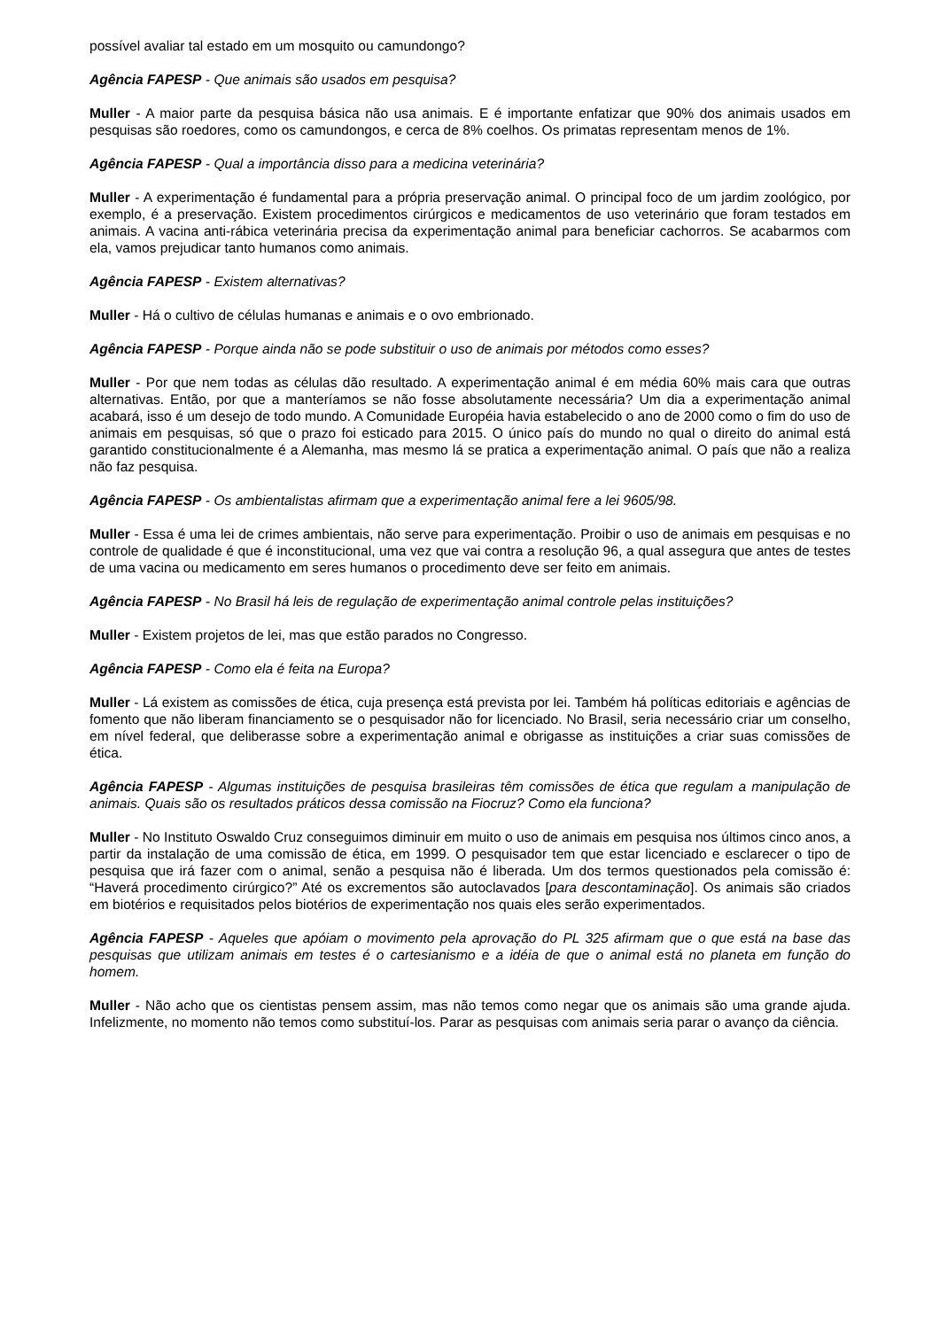possível avaliar tal estado em um mosquito ou camundongo?
Agência FAPESP - Que animais são usados em pesquisa?
Muller - A maior parte da pesquisa básica não usa animais. E é importante enfatizar que 90% dos animais usados em pesquisas são roedores, como os camundongos, e cerca de 8% coelhos. Os primatas representam menos de 1%.
Agência FAPESP - Qual a importância disso para a medicina veterinária?
Muller - A experimentação é fundamental para a própria preservação animal. O principal foco de um jardim zoológico, por exemplo, é a preservação. Existem procedimentos cirúrgicos e medicamentos de uso veterinário que foram testados em animais. A vacina anti-rábica veterinária precisa da experimentação animal para beneficiar cachorros. Se acabarmos com ela, vamos prejudicar tanto humanos como animais.
Agência FAPESP - Existem alternativas?
Muller - Há o cultivo de células humanas e animais e o ovo embrionado.
Agência FAPESP - Porque ainda não se pode substituir o uso de animais por métodos como esses?
Muller - Por que nem todas as células dão resultado. A experimentação animal é em média 60% mais cara que outras alternativas. Então, por que a manteríamos se não fosse absolutamente necessária? Um dia a experimentação animal acabará, isso é um desejo de todo mundo. A Comunidade Européia havia estabelecido o ano de 2000 como o fim do uso de animais em pesquisas, só que o prazo foi esticado para 2015. O único país do mundo no qual o direito do animal está garantido constitucionalmente é a Alemanha, mas mesmo lá se pratica a experimentação animal. O país que não a realiza não faz pesquisa.
Agência FAPESP - Os ambientalistas afirmam que a experimentação animal fere a lei 9605/98.
Muller - Essa é uma lei de crimes ambientais, não serve para experimentação. Proibir o uso de animais em pesquisas e no controle de qualidade é que é inconstitucional, uma vez que vai contra a resolução 96, a qual assegura que antes de testes de uma vacina ou medicamento em seres humanos o procedimento deve ser feito em animais.
Agência FAPESP - No Brasil há leis de regulação de experimentação animal controle pelas instituições?
Muller - Existem projetos de lei, mas que estão parados no Congresso.
Agência FAPESP - Como ela é feita na Europa?
Muller - Lá existem as comissões de ética, cuja presença está prevista por lei. Também há políticas editoriais e agências de fomento que não liberam financiamento se o pesquisador não for licenciado. No Brasil, seria necessário criar um conselho, em nível federal, que deliberasse sobre a experimentação animal e obrigasse as instituições a criar suas comissões de ética.
Agência FAPESP - Algumas instituições de pesquisa brasileiras têm comissões de ética que regulam a manipulação de animais. Quais são os resultados práticos dessa comissão na Fiocruz? Como ela funciona?
Muller - No Instituto Oswaldo Cruz conseguimos diminuir em muito o uso de animais em pesquisa nos últimos cinco anos, a partir da instalação de uma comissão de ética, em 1999. O pesquisador tem que estar licenciado e esclarecer o tipo de pesquisa que irá fazer com o animal, senão a pesquisa não é liberada. Um dos termos questionados pela comissão é: “Haverá procedimento cirúrgico?” Até os excrementos são autoclavados [para descontaminação]. Os animais são criados em biotérios e requisitados pelos biotérios de experimentação nos quais eles serão experimentados.
Agência FAPESP - Aqueles que apóiam o movimento pela aprovação do PL 325 afirmam que o que está na base das pesquisas que utilizam animais em testes é o cartesianismo e a idéia de que o animal está no planeta em função do homem.
Muller - Não acho que os cientistas pensem assim, mas não temos como negar que os animais são uma grande ajuda. Infelizmente, no momento não temos como substituí-los. Parar as pesquisas com animais seria parar o avanço da ciência.